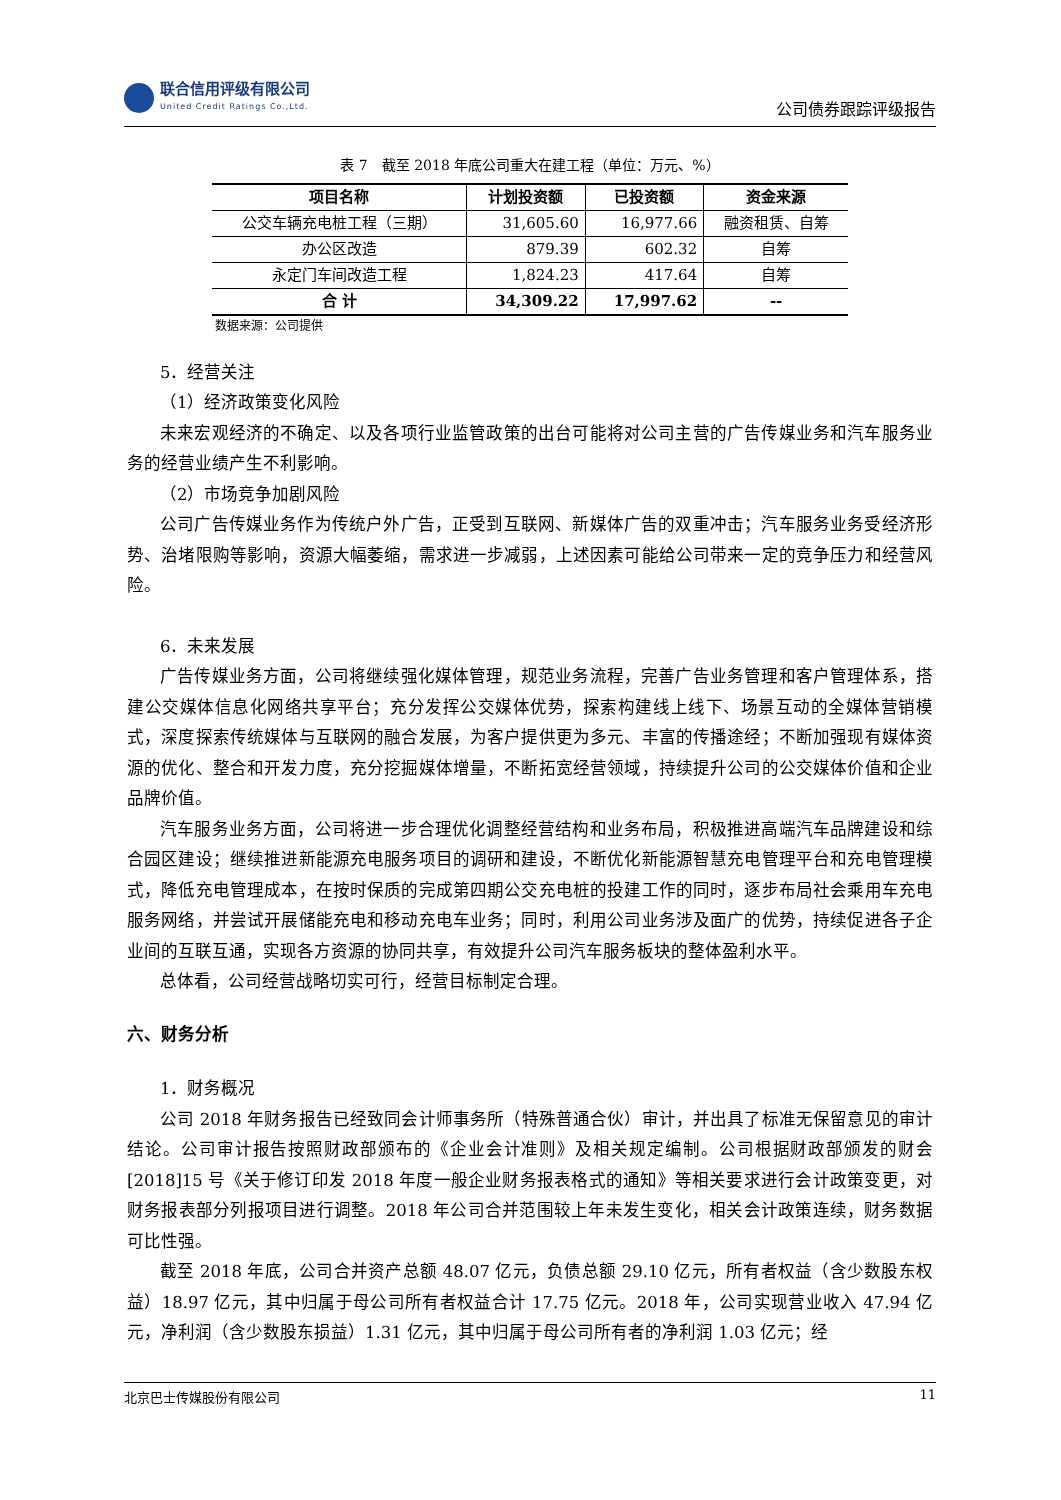联合信用评级有限公司
United Credit Ratings Co.,Ltd.
公司债券跟踪评级报告
表 7　截至 2018 年底公司重大在建工程（单位：万元、%）
| 项目名称 | 计划投资额 | 已投资额 | 资金来源 |
| --- | --- | --- | --- |
| 公交车辆充电桩工程（三期） | 31,605.60 | 16,977.66 | 融资租赁、自筹 |
| 办公区改造 | 879.39 | 602.32 | 自筹 |
| 永定门车间改造工程 | 1,824.23 | 417.64 | 自筹 |
| 合 计 | 34,309.22 | 17,997.62 | -- |
数据来源：公司提供
5．经营关注
（1）经济政策变化风险
未来宏观经济的不确定、以及各项行业监管政策的出台可能将对公司主营的广告传媒业务和汽车服务业务的经营业绩产生不利影响。
（2）市场竞争加剧风险
公司广告传媒业务作为传统户外广告，正受到互联网、新媒体广告的双重冲击；汽车服务业务受经济形势、治堵限购等影响，资源大幅萎缩，需求进一步减弱，上述因素可能给公司带来一定的竞争压力和经营风险。
6．未来发展
广告传媒业务方面，公司将继续强化媒体管理，规范业务流程，完善广告业务管理和客户管理体系，搭建公交媒体信息化网络共享平台；充分发挥公交媒体优势，探索构建线上线下、场景互动的全媒体营销模式，深度探索传统媒体与互联网的融合发展，为客户提供更为多元、丰富的传播途经；不断加强现有媒体资源的优化、整合和开发力度，充分挖掘媒体增量，不断拓宽经营领域，持续提升公司的公交媒体价值和企业品牌价值。
汽车服务业务方面，公司将进一步合理优化调整经营结构和业务布局，积极推进高端汽车品牌建设和综合园区建设；继续推进新能源充电服务项目的调研和建设，不断优化新能源智慧充电管理平台和充电管理模式，降低充电管理成本，在按时保质的完成第四期公交充电桩的投建工作的同时，逐步布局社会乘用车充电服务网络，并尝试开展储能充电和移动充电车业务；同时，利用公司业务涉及面广的优势，持续促进各子企业间的互联互通，实现各方资源的协同共享，有效提升公司汽车服务板块的整体盈利水平。
总体看，公司经营战略切实可行，经营目标制定合理。
六、财务分析
1．财务概况
公司 2018 年财务报告已经致同会计师事务所（特殊普通合伙）审计，并出具了标准无保留意见的审计结论。公司审计报告按照财政部颁布的《企业会计准则》及相关规定编制。公司根据财政部颁发的财会[2018]15 号《关于修订印发 2018 年度一般企业财务报表格式的通知》等相关要求进行会计政策变更，对财务报表部分列报项目进行调整。2018 年公司合并范围较上年未发生变化，相关会计政策连续，财务数据可比性强。
截至 2018 年底，公司合并资产总额 48.07 亿元，负债总额 29.10 亿元，所有者权益（含少数股东权益）18.97 亿元，其中归属于母公司所有者权益合计 17.75 亿元。2018 年，公司实现营业收入 47.94 亿元，净利润（含少数股东损益）1.31 亿元，其中归属于母公司所有者的净利润 1.03 亿元；经
北京巴士传媒股份有限公司 11